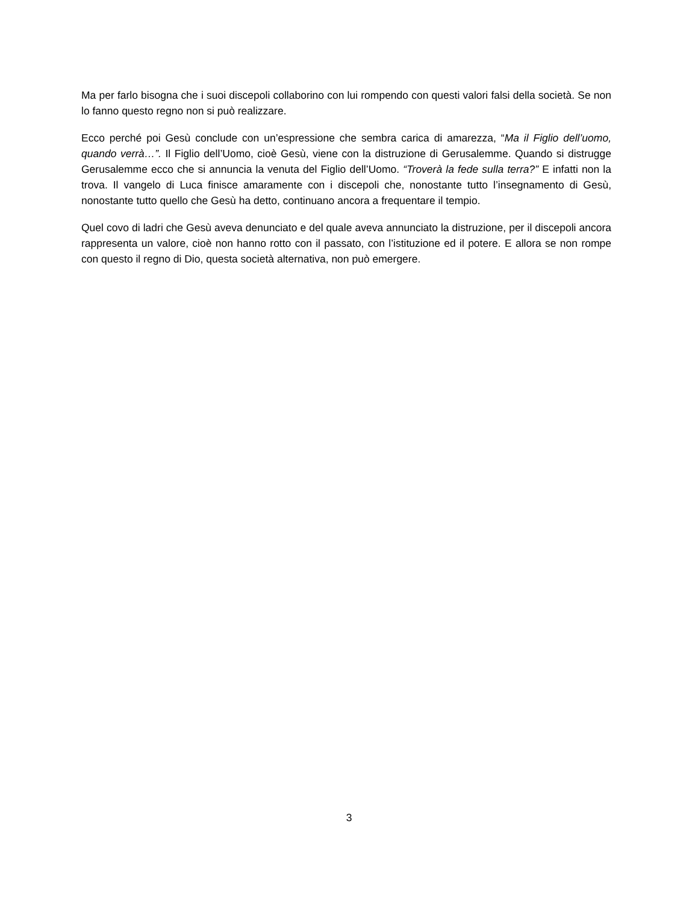Ma per farlo bisogna che i suoi discepoli collaborino con lui rompendo con questi valori falsi della società. Se non lo fanno questo regno non si può realizzare.
Ecco perché poi Gesù conclude con un’espressione che sembra carica di amarezza, “Ma il Figlio dell’uomo, quando verrà…”. Il Figlio dell’Uomo, cioè Gesù, viene con la distruzione di Gerusalemme. Quando si distrugge Gerusalemme ecco che si annuncia la venuta del Figlio dell’Uomo. “Troverà la fede sulla terra?” E infatti non la trova. Il vangelo di Luca finisce amaramente con i discepoli che, nonostante tutto l’insegnamento di Gesù, nonostante tutto quello che Gesù ha detto, continuano ancora a frequentare il tempio.
Quel covo di ladri che Gesù aveva denunciato e del quale aveva annunciato la distruzione, per il discepoli ancora rappresenta un valore, cioè non hanno rotto con il passato, con l’istituzione ed il potere. E allora se non rompe con questo il regno di Dio, questa società alternativa, non può emergere.
3